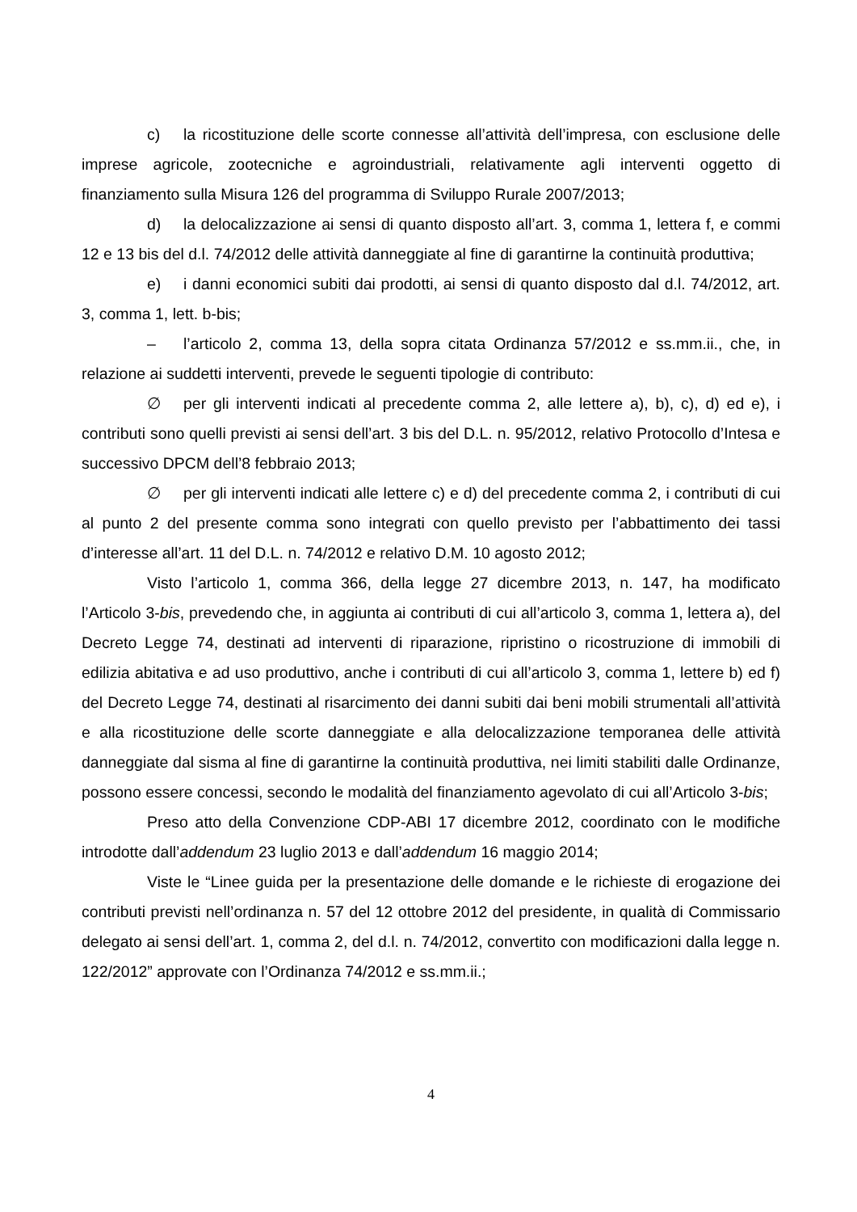c) la ricostituzione delle scorte connesse all’attività dell’impresa, con esclusione delle imprese agricole, zootecniche e agroindustriali, relativamente agli interventi oggetto di finanziamento sulla Misura 126 del programma di Sviluppo Rurale 2007/2013;
d) la delocalizzazione ai sensi di quanto disposto all’art. 3, comma 1, lettera f, e commi 12 e 13 bis del d.l. 74/2012 delle attività danneggiate al fine di garantirne la continuità produttiva;
e) i danni economici subiti dai prodotti, ai sensi di quanto disposto dal d.l. 74/2012, art. 3, comma 1, lett. b-bis;
– l’articolo 2, comma 13, della sopra citata Ordinanza 57/2012 e ss.mm.ii., che, in relazione ai suddetti interventi, prevede le seguenti tipologie di contributo:
∅ per gli interventi indicati al precedente comma 2, alle lettere a), b), c), d) ed e), i contributi sono quelli previsti ai sensi dell’art. 3 bis del D.L. n. 95/2012, relativo Protocollo d’Intesa e successivo DPCM dell’8 febbraio 2013;
∅ per gli interventi indicati alle lettere c) e d) del precedente comma 2, i contributi di cui al punto 2 del presente comma sono integrati con quello previsto per l’abbattimento dei tassi d’interesse all’art. 11 del D.L. n. 74/2012 e relativo D.M. 10 agosto 2012;
Visto l’articolo 1, comma 366, della legge 27 dicembre 2013, n. 147, ha modificato l’Articolo 3-bis, prevedendo che, in aggiunta ai contributi di cui all’articolo 3, comma 1, lettera a), del Decreto Legge 74, destinati ad interventi di riparazione, ripristino o ricostruzione di immobili di edilizia abitativa e ad uso produttivo, anche i contributi di cui all’articolo 3, comma 1, lettere b) ed f) del Decreto Legge 74, destinati al risarcimento dei danni subiti dai beni mobili strumentali all’attività e alla ricostituzione delle scorte danneggiate e alla delocalizzazione temporanea delle attività danneggiate dal sisma al fine di garantirne la continuità produttiva, nei limiti stabiliti dalle Ordinanze, possono essere concessi, secondo le modalità del finanziamento agevolato di cui all’Articolo 3-bis;
Preso atto della Convenzione CDP-ABI 17 dicembre 2012, coordinato con le modifiche introdotte dall’addendum 23 luglio 2013 e dall’addendum 16 maggio 2014;
Viste le “Linee guida per la presentazione delle domande e le richieste di erogazione dei contributi previsti nell’ordinanza n. 57 del 12 ottobre 2012 del presidente, in qualità di Commissario delegato ai sensi dell’art. 1, comma 2, del d.l. n. 74/2012, convertito con modificazioni dalla legge n. 122/2012” approvate con l’Ordinanza 74/2012 e ss.mm.ii.;
4